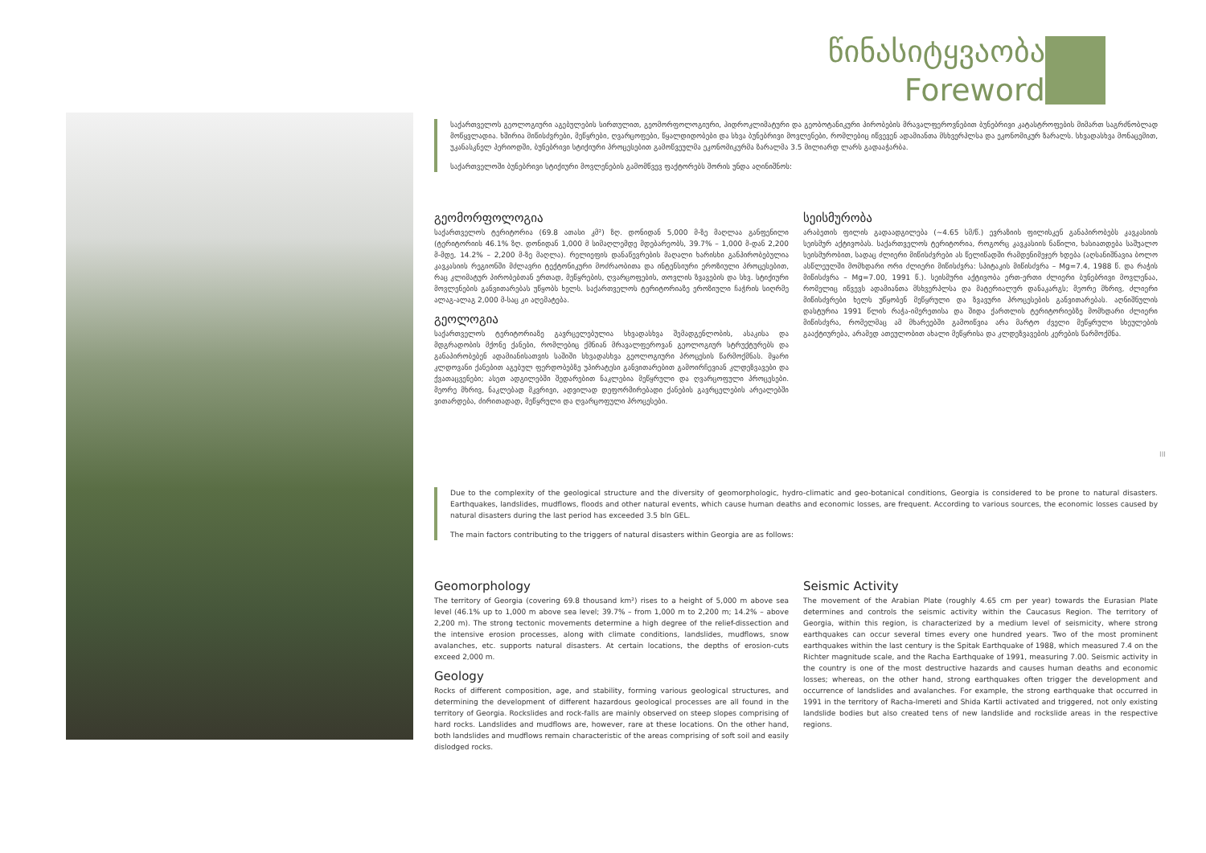წინასიტყვაობა
Foreword
საქართველოს გეოლოგიური აგებულების სირთულით, გეომორფოლოგიური, ჰიდროკლიმატური და გეობოტანიკური პირობების მრავალფეროვნებით ბუნებრივი კატასტროფების მიმართ საგრძნობლად მოწყვლადია. ხშირია მიწისძვრები, მეწყრები, ღვარცოფები, წყალდიდობები და სხვა ბუნებრივი მოვლენები, რომლებიც იწვევენ ადამიანთა მსხვერპლსა და ეკონომიკურ ზარალს. სხვადასხვა მონაცემით, უკანასკნელ პერიოდში, ბუნებრივი სტიქიური პროცესებით გამოწვეულმა ეკონომიკურმა ზარალმა 3.5 მილიარდ ლარს გადააჭარბა.
საქართველოში ბუნებრივი სტიქიური მოვლენების გამომწვევ ფაქტორებს შორის უნდა აღინიშნოს:
გეომორფოლოგია
საქართველოს ტერიტორია (69.8 ათასი კმ²) ზღ. დონიდან 5,000 მ-ზე მაღლაა განფენილი (ტერიტორიის 46.1% ზღ. დონიდან 1,000 მ სიმაღლემდე მდებარეობს, 39.7% – 1,000 მ-დან 2,200 მ-მდე, 14.2% – 2,200 მ-ზე მაღლა). რელიეფის დანაწევრების მაღალი ხარისხი განპირობებულია კავკასიის რეგიონში მძლავრი ტექტონიკური მოძრაობითა და ინტენსიური ეროზიული პროცესებით, რაც კლიმატურ პირობებთან ერთად, მეწყრების, ღვარცოფების, თოვლის ზვავების და სხვ. სტიქიური მოვლენების განვითარებას უწყობს ხელს. საქართველოს ტერიტორიაზე ეროზიული ჩაჭრის სიღრმე ალაგ-ალაგ 2,000 მ-საც კი აღემატება.
გეოლოგია
საქართველოს ტერიტორიაზე გავრცელებულია სხვადასხვა შემადგენლობის, ასაკისა და მდგრადობის მქონე ქანები, რომლებიც ქმნიან მრავალფეროვან გეოლოგიურ სტრუქტურებს და განაპირობებენ ადამიანისათვის საშიში სხვადასხვა გეოლოგიური პროცესის წარმოქმნას. მყარი კლდოვანი ქანებით აგებულ ფერდობებზე უპირატესი განვითარებით გამოირჩევიან კლდეზვავები და ქვათაცვენები; ასეთ ადგილებში შედარებით ნაკლებია მეწყრული და ღვარცოფული პროცესები. მეორე მხრივ, ნაკლებად მკვრივი, ადვილად დეფორმირებადი ქანების გავრცელების არეალებში ვითარდება, ძირითადად, მეწყრული და ღვარცოფული პროცესები.
სეისმურობა
არაბეთის ფილის გადაადგილება (~4.65 სმ/წ.) ევრაზიის ფილისკენ განაპირობებს კავკასიის სეისმურ აქტივობას. საქართველოს ტერიტორია, როგორც კავკასიის ნაწილი, ხასიათდება საშუალო სეისმურობით, სადაც ძლიერი მიწისძვრები ას წელიწადში რამდენიმეჯერ ხდება (აღსანიშნავია ბოლო ასწლეულში მომხდარი ორი ძლიერი მიწისძვრა: სპიტაკის მიწისძვრა – Mg=7.4, 1988 წ. და რაჭის მიწისძვრა – Mg=7.00, 1991 წ.). სეისმური აქტივობა ერთ-ერთი ძლიერი ბუნებრივი მოვლენაა, რომელიც იწვევს ადამიანთა მსხვერპლსა და მატერიალურ დანაკარგს; მეორე მხრივ, ძლიერი მიწისძვრები ხელს უწყობენ მეწყრული და ზვავური პროცესების განვითარებას. აღნიშნულის დასტურია 1991 წლის რაჭა-იმერეთისა და შიდა ქართლის ტერიტორიებზე მომხდარი ძლიერი მიწისძვრა, რომელმაც ამ მხარეებში გამოიწვია არა მარტო ძველი მეწყრული სხეულების გააქტიურება, არამედ ათეულობით ახალი მეწყრისა და კლდეზვავების კერების წარმოქმნა.
Due to the complexity of the geological structure and the diversity of geomorphologic, hydro-climatic and geo-botanical conditions, Georgia is considered to be prone to natural disasters. Earthquakes, landslides, mudflows, floods and other natural events, which cause human deaths and economic losses, are frequent. According to various sources, the economic losses caused by natural disasters during the last period has exceeded 3.5 bln GEL.
The main factors contributing to the triggers of natural disasters within Georgia are as follows:
Geomorphology
The territory of Georgia (covering 69.8 thousand km²) rises to a height of 5,000 m above sea level (46.1% up to 1,000 m above sea level; 39.7% – from 1,000 m to 2,200 m; 14.2% – above 2,200 m). The strong tectonic movements determine a high degree of the relief-dissection and the intensive erosion processes, along with climate conditions, landslides, mudflows, snow avalanches, etc. supports natural disasters. At certain locations, the depths of erosion-cuts exceed 2,000 m.
Geology
Rocks of different composition, age, and stability, forming various geological structures, and determining the development of different hazardous geological processes are all found in the territory of Georgia. Rockslides and rock-falls are mainly observed on steep slopes comprising of hard rocks. Landslides and mudflows are, however, rare at these locations. On the other hand, both landslides and mudflows remain characteristic of the areas comprising of soft soil and easily dislodged rocks.
Seismic Activity
The movement of the Arabian Plate (roughly 4.65 cm per year) towards the Eurasian Plate determines and controls the seismic activity within the Caucasus Region. The territory of Georgia, within this region, is characterized by a medium level of seismicity, where strong earthquakes can occur several times every one hundred years. Two of the most prominent earthquakes within the last century is the Spitak Earthquake of 1988, which measured 7.4 on the Richter magnitude scale, and the Racha Earthquake of 1991, measuring 7.00. Seismic activity in the country is one of the most destructive hazards and causes human deaths and economic losses; whereas, on the other hand, strong earthquakes often trigger the development and occurrence of landslides and avalanches. For example, the strong earthquake that occurred in 1991 in the territory of Racha-Imereti and Shida Kartli activated and triggered, not only existing landslide bodies but also created tens of new landslide and rockslide areas in the respective regions.
III